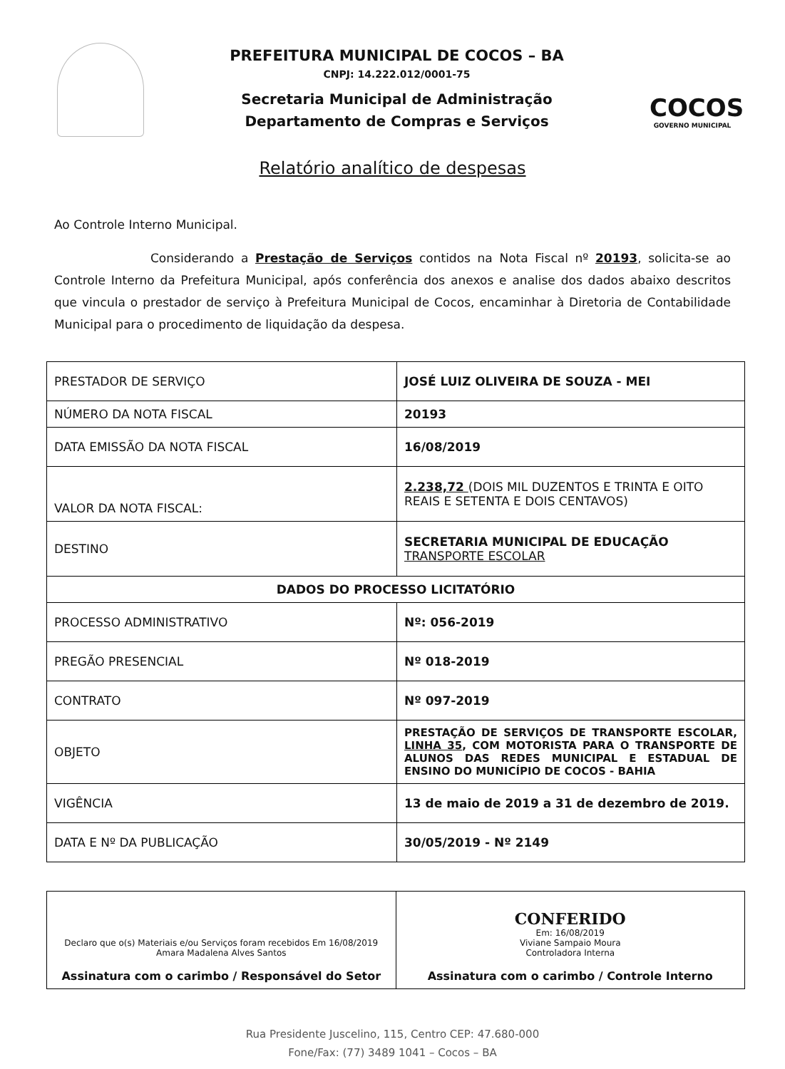PREFEITURA MUNICIPAL DE COCOS – BA
CNPJ: 14.222.012/0001-75
Secretaria Municipal de Administração
Departamento de Compras e Serviços
COCOS
GOVERNO MUNICIPAL
Relatório analítico de despesas
Ao Controle Interno Municipal.
Considerando a Prestação de Serviços contidos na Nota Fiscal nº 20193, solicita-se ao Controle Interno da Prefeitura Municipal, após conferência dos anexos e analise dos dados abaixo descritos que vincula o prestador de serviço à Prefeitura Municipal de Cocos, encaminhar à Diretoria de Contabilidade Municipal para o procedimento de liquidação da despesa.
| PRESTADOR DE SERVIÇO | JOSÉ LUIZ OLIVEIRA DE SOUZA - MEI |
| NÚMERO DA NOTA FISCAL | 20193 |
| DATA EMISSÃO DA NOTA FISCAL | 16/08/2019 |
| VALOR DA NOTA FISCAL: | 2.238,72 (DOIS MIL DUZENTOS E TRINTA E OITO REAIS E SETENTA E DOIS CENTAVOS) |
| DESTINO | SECRETARIA MUNICIPAL DE EDUCAÇÃO TRANSPORTE ESCOLAR |
| DADOS DO PROCESSO LICITATÓRIO | |
| PROCESSO ADMINISTRATIVO | Nº: 056-2019 |
| PREGÃO PRESENCIAL | Nº 018-2019 |
| CONTRATO | Nº 097-2019 |
| OBJETO | PRESTAÇÃO DE SERVIÇOS DE TRANSPORTE ESCOLAR, LINHA 35 , COM MOTORISTA PARA O TRANSPORTE DE ALUNOS DAS REDES MUNICIPAL E ESTADUAL DE ENSINO DO MUNICÍPIO DE COCOS - BAHIA |
| VIGÊNCIA | 13 de maio de 2019 a 31 de dezembro de 2019. |
| DATA E Nº DA PUBLICAÇÃO | 30/05/2019 - Nº 2149 |
| Declaro que o(s) Materiais e/ou Serviços foram recebidos Em 16/08/2019 Amara Madalena Alves Santos Assinatura com o carimbo / Responsável do Setor | CONFERIDO Em: 16/08/2019 Viviane Sampaio Moura Controladora Interna Assinatura com o carimbo / Controle Interno |
Rua Presidente Juscelino, 115, Centro CEP: 47.680-000
Fone/Fax: (77) 3489 1041 – Cocos – BA